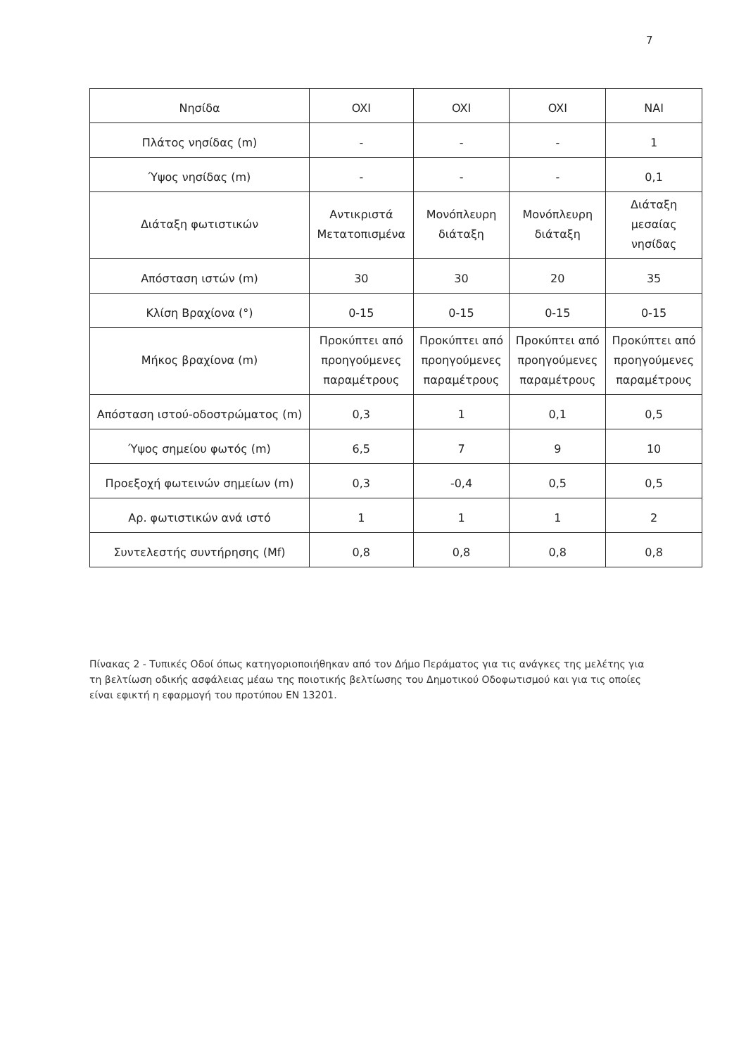7
| Νησίδα | OXI | OXI | OXI | NAI |
| Πλάτος νησίδας (m) | - | - | - | 1 |
| Ύψος νησίδας (m) | - | - | - | 0,1 |
| Διάταξη φωτιστικών | Αντικριστά Μετατοπισμένα | Μονόπλευρη διάταξη | Μονόπλευρη διάταξη | Διάταξη μεσαίας νησίδας |
| Απόσταση ιστών (m) | 30 | 30 | 20 | 35 |
| Κλίση Βραχίονα (°) | 0-15 | 0-15 | 0-15 | 0-15 |
| Μήκος βραχίονα (m) | Προκύπτει από προηγούμενες παραμέτρους | Προκύπτει από προηγούμενες παραμέτρους | Προκύπτει από προηγούμενες παραμέτρους | Προκύπτει από προηγούμενες παραμέτρους |
| Απόσταση ιστού-οδοστρώματος (m) | 0,3 | 1 | 0,1 | 0,5 |
| Ύψος σημείου φωτός (m) | 6,5 | 7 | 9 | 10 |
| Προεξοχή φωτεινών σημείων (m) | 0,3 | -0,4 | 0,5 | 0,5 |
| Αρ. φωτιστικών ανά ιστό | 1 | 1 | 1 | 2 |
| Συντελεστής συντήρησης (Mf) | 0,8 | 0,8 | 0,8 | 0,8 |
Πίνακας 2 - Τυπικές Οδοί όπως κατηγοριοποιήθηκαν από τον Δήμο Περάματος για τις ανάγκες της μελέτης για τη βελτίωση οδικής ασφάλειας μέαω της ποιοτικής βελτίωσης του Δημοτικού Οδοφωτισμού και για τις οποίες είναι εφικτή η εφαρμογή του προτύπου EN 13201.